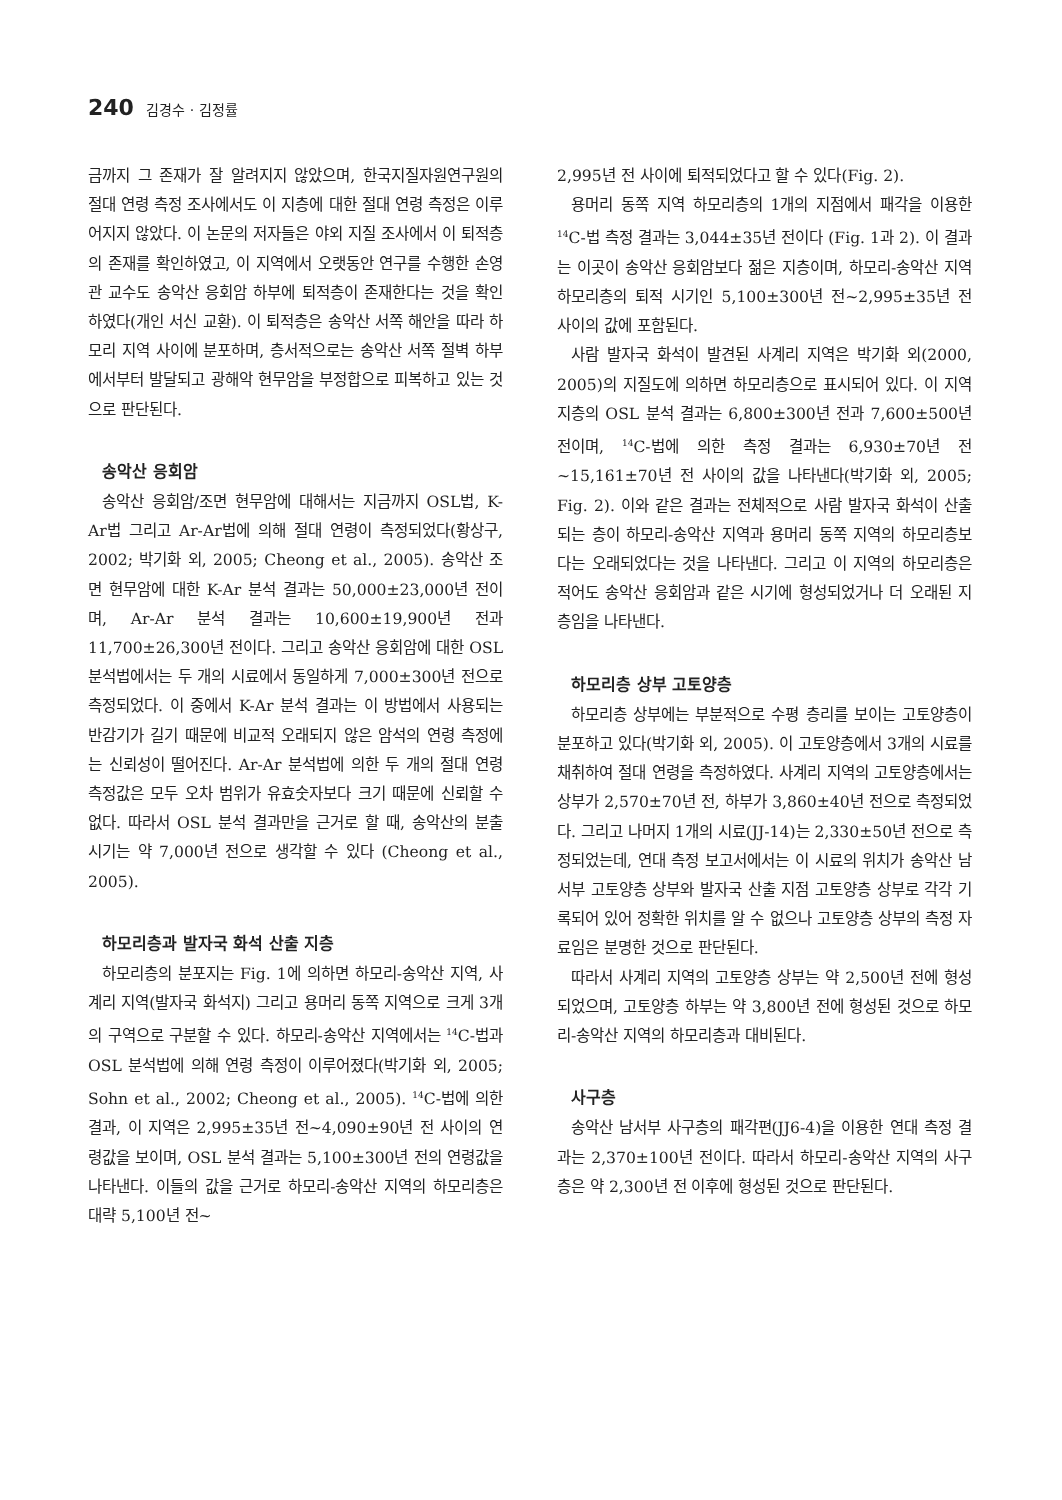240 김경수 · 김정률
금까지 그 존재가 잘 알려지지 않았으며, 한국지질자원연구원의 절대 연령 측정 조사에서도 이 지층에 대한 절대 연령 측정은 이루어지지 않았다. 이 논문의 저자들은 야외 지질 조사에서 이 퇴적층의 존재를 확인하였고, 이 지역에서 오랫동안 연구를 수행한 손영관 교수도 송악산 응회암 하부에 퇴적층이 존재한다는 것을 확인하였다(개인 서신 교환). 이 퇴적층은 송악산 서쪽 해안을 따라 하모리 지역 사이에 분포하며, 층서적으로는 송악산 서쪽 절벽 하부에서부터 발달되고 광해악 현무암을 부정합으로 피복하고 있는 것으로 판단된다.
송악산 응회암
송악산 응회암/조면 현무암에 대해서는 지금까지 OSL법, K-Ar법 그리고 Ar-Ar법에 의해 절대 연령이 측정되었다(황상구, 2002; 박기화 외, 2005; Cheong et al., 2005). 송악산 조면 현무암에 대한 K-Ar 분석 결과는 50,000±23,000년 전이며, Ar-Ar 분석 결과는 10,600±19,900년 전과 11,700±26,300년 전이다. 그리고 송악산 응회암에 대한 OSL 분석법에서는 두 개의 시료에서 동일하게 7,000±300년 전으로 측정되었다. 이 중에서 K-Ar 분석 결과는 이 방법에서 사용되는 반감기가 길기 때문에 비교적 오래되지 않은 암석의 연령 측정에는 신뢰성이 떨어진다. Ar-Ar 분석법에 의한 두 개의 절대 연령 측정값은 모두 오차 범위가 유효숫자보다 크기 때문에 신뢰할 수 없다. 따라서 OSL 분석 결과만을 근거로 할 때, 송악산의 분출 시기는 약 7,000년 전으로 생각할 수 있다 (Cheong et al., 2005).
하모리층과 발자국 화석 산출 지층
하모리층의 분포지는 Fig. 1에 의하면 하모리-송악산 지역, 사계리 지역(발자국 화석지) 그리고 용머리 동쪽 지역으로 크게 3개의 구역으로 구분할 수 있다. 하모리-송악산 지역에서는 <sup>14</sup>C-법과 OSL 분석법에 의해 연령 측정이 이루어졌다(박기화 외, 2005; Sohn et al., 2002; Cheong et al., 2005). <sup>14</sup>C-법에 의한 결과, 이 지역은 2,995±35년 전~4,090±90년 전 사이의 연령값을 보이며, OSL 분석 결과는 5,100±300년 전의 연령값을 나타낸다. 이들의 값을 근거로 하모리-송악산 지역의 하모리층은 대략 5,100년 전~
2,995년 전 사이에 퇴적되었다고 할 수 있다(Fig. 2).
용머리 동쪽 지역 하모리층의 1개의 지점에서 패각을 이용한 <sup>14</sup>C-법 측정 결과는 3,044±35년 전이다 (Fig. 1과 2). 이 결과는 이곳이 송악산 응회암보다 젊은 지층이며, 하모리-송악산 지역 하모리층의 퇴적 시기인 5,100±300년 전~2,995±35년 전 사이의 값에 포함된다.
사람 발자국 화석이 발견된 사계리 지역은 박기화 외(2000, 2005)의 지질도에 의하면 하모리층으로 표시되어 있다. 이 지역 지층의 OSL 분석 결과는 6,800±300년 전과 7,600±500년 전이며, <sup>14</sup>C-법에 의한 측정 결과는 6,930±70년 전~15,161±70년 전 사이의 값을 나타낸다(박기화 외, 2005; Fig. 2). 이와 같은 결과는 전체적으로 사람 발자국 화석이 산출되는 층이 하모리-송악산 지역과 용머리 동쪽 지역의 하모리층보다는 오래되었다는 것을 나타낸다. 그리고 이 지역의 하모리층은 적어도 송악산 응회암과 같은 시기에 형성되었거나 더 오래된 지층임을 나타낸다.
하모리층 상부 고토양층
하모리층 상부에는 부분적으로 수평 층리를 보이는 고토양층이 분포하고 있다(박기화 외, 2005). 이 고토양층에서 3개의 시료를 채취하여 절대 연령을 측정하였다. 사계리 지역의 고토양층에서는 상부가 2,570±70년 전, 하부가 3,860±40년 전으로 측정되었다. 그리고 나머지 1개의 시료(JJ-14)는 2,330±50년 전으로 측정되었는데, 연대 측정 보고서에서는 이 시료의 위치가 송악산 남서부 고토양층 상부와 발자국 산출 지점 고토양층 상부로 각각 기록되어 있어 정확한 위치를 알 수 없으나 고토양층 상부의 측정 자료임은 분명한 것으로 판단된다.
따라서 사계리 지역의 고토양층 상부는 약 2,500년 전에 형성되었으며, 고토양층 하부는 약 3,800년 전에 형성된 것으로 하모리-송악산 지역의 하모리층과 대비된다.
사구층
송악산 남서부 사구층의 패각편(JJ6-4)을 이용한 연대 측정 결과는 2,370±100년 전이다. 따라서 하모리-송악산 지역의 사구층은 약 2,300년 전 이후에 형성된 것으로 판단된다.